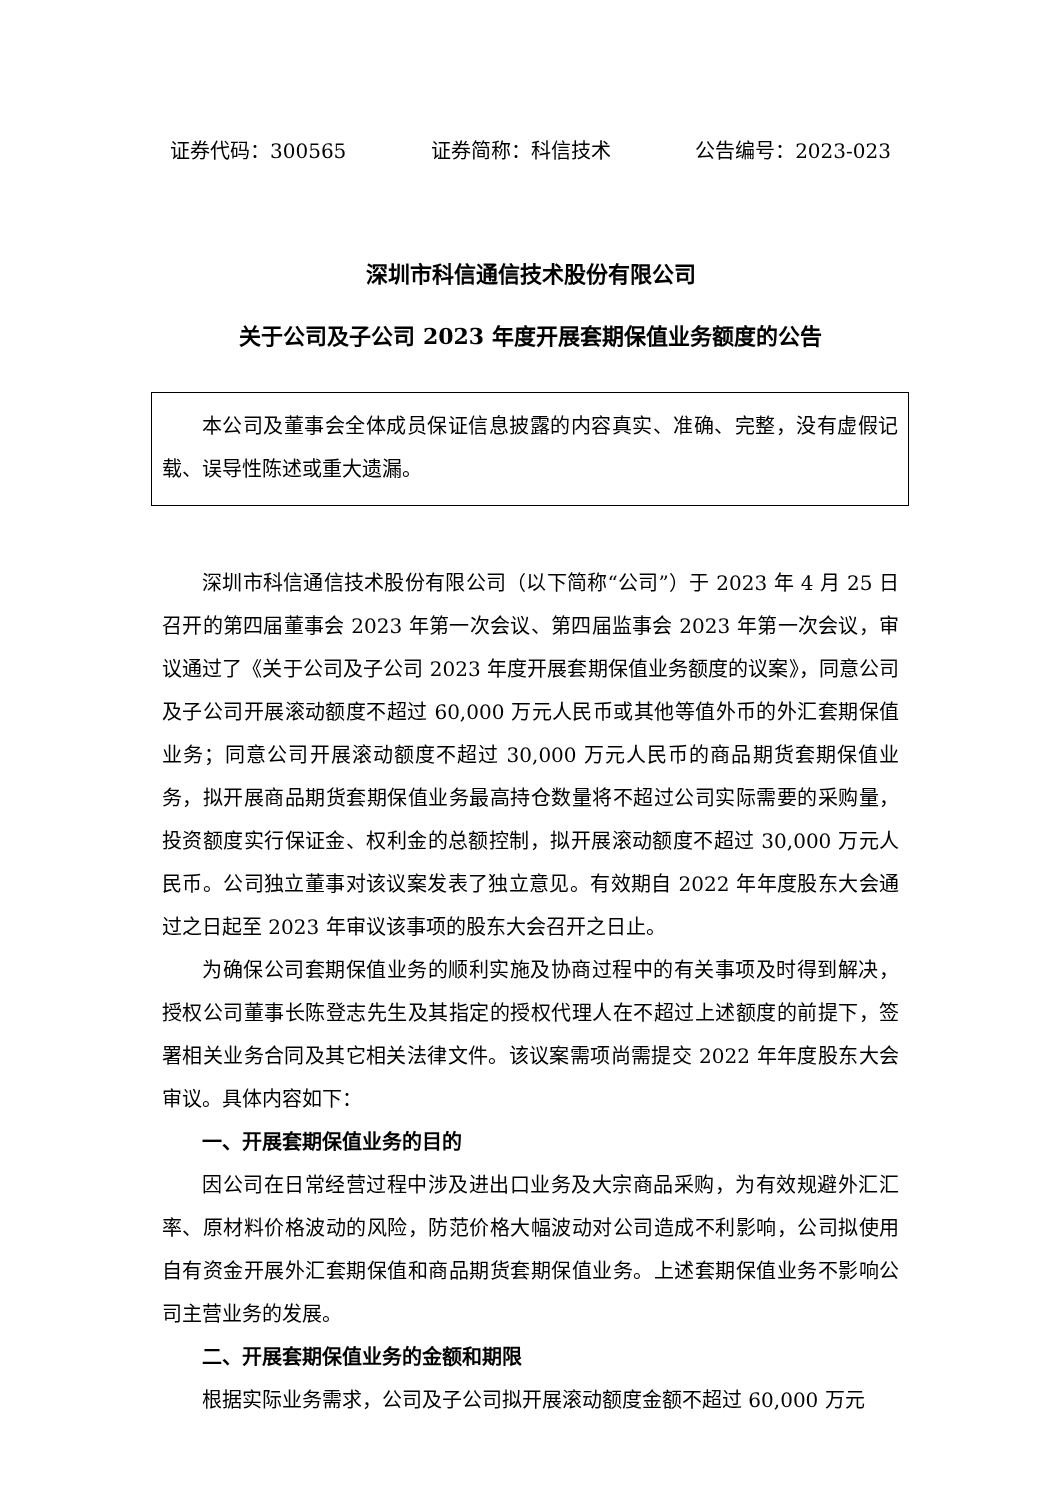证券代码：300565 证券简称：科信技术 公告编号：2023-023
深圳市科信通信技术股份有限公司
关于公司及子公司 2023 年度开展套期保值业务额度的公告
本公司及董事会全体成员保证信息披露的内容真实、准确、完整，没有虚假记载、误导性陈述或重大遗漏。
深圳市科信通信技术股份有限公司（以下简称“公司”）于 2023 年 4 月 25 日召开的第四届董事会 2023 年第一次会议、第四届监事会 2023 年第一次会议，审议通过了《关于公司及子公司 2023 年度开展套期保值业务额度的议案》，同意公司及子公司开展滚动额度不超过 60,000 万元人民币或其他等值外币的外汇套期保值业务；同意公司开展滚动额度不超过 30,000 万元人民币的商品期货套期保值业务，拟开展商品期货套期保值业务最高持仓数量将不超过公司实际需要的采购量，投资额度实行保证金、权利金的总额控制，拟开展滚动额度不超过 30,000 万元人民币。公司独立董事对该议案发表了独立意见。有效期自 2022 年年度股东大会通过之日起至 2023 年审议该事项的股东大会召开之日止。
为确保公司套期保值业务的顺利实施及协商过程中的有关事项及时得到解决，授权公司董事长陈登志先生及其指定的授权代理人在不超过上述额度的前提下，签署相关业务合同及其它相关法律文件。该议案需项尚需提交 2022 年年度股东大会审议。具体内容如下：
一、开展套期保值业务的目的
因公司在日常经营过程中涉及进出口业务及大宗商品采购，为有效规避外汇汇率、原材料价格波动的风险，防范价格大幅波动对公司造成不利影响，公司拟使用自有资金开展外汇套期保值和商品期货套期保值业务。上述套期保值业务不影响公司主营业务的发展。
二、开展套期保值业务的金额和期限
根据实际业务需求，公司及子公司拟开展滚动额度金额不超过 60,000 万元